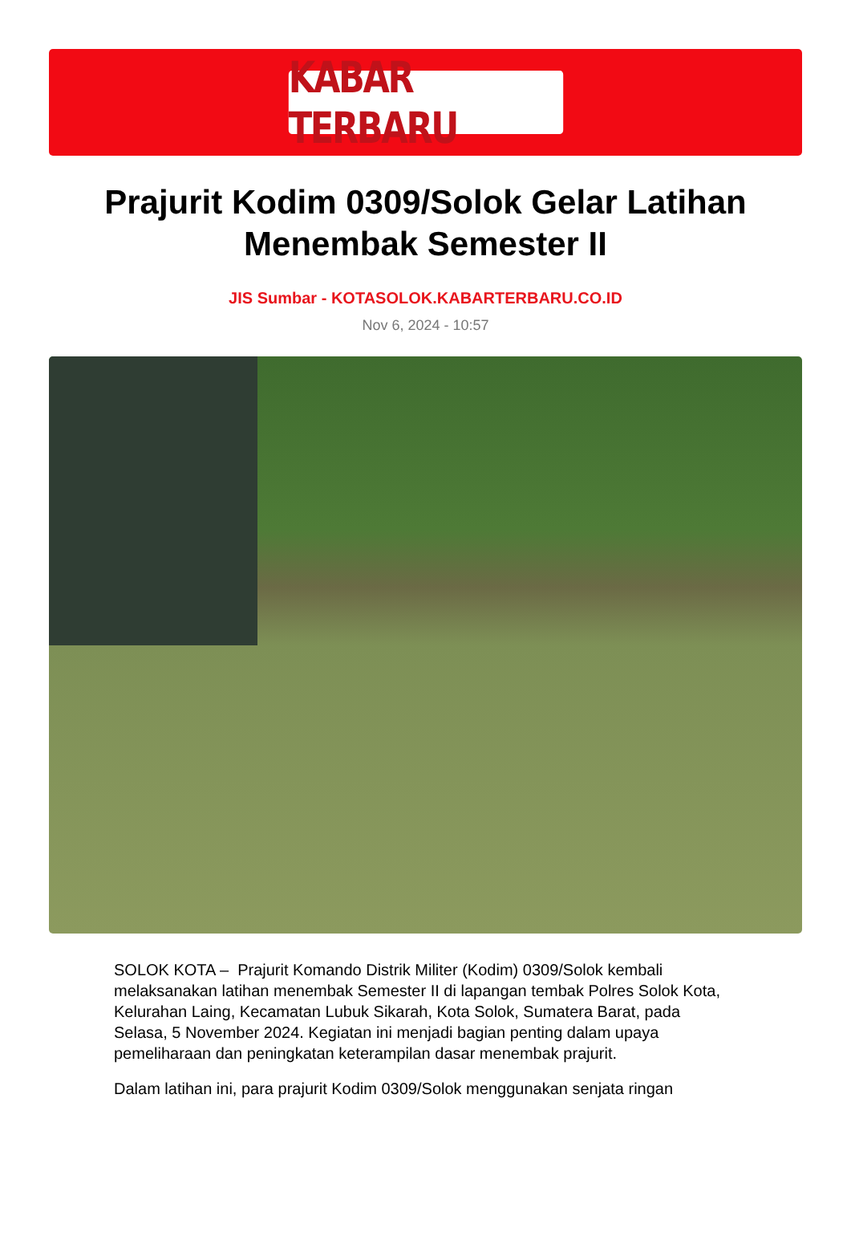KABAR TERBARU
Prajurit Kodim 0309/Solok Gelar Latihan Menembak Semester II
JIS Sumbar - KOTASOLOK.KABARTERBARU.CO.ID
Nov 6, 2024 - 10:57
SOLOK KOTA – Prajurit Komando Distrik Militer (Kodim) 0309/Solok kembali melaksanakan latihan menembak Semester II di lapangan tembak Polres Solok Kota, Kelurahan Laing, Kecamatan Lubuk Sikarah, Kota Solok, Sumatera Barat, pada Selasa, 5 November 2024. Kegiatan ini menjadi bagian penting dalam upaya pemeliharaan dan peningkatan keterampilan dasar menembak prajurit.
Dalam latihan ini, para prajurit Kodim 0309/Solok menggunakan senjata ringan